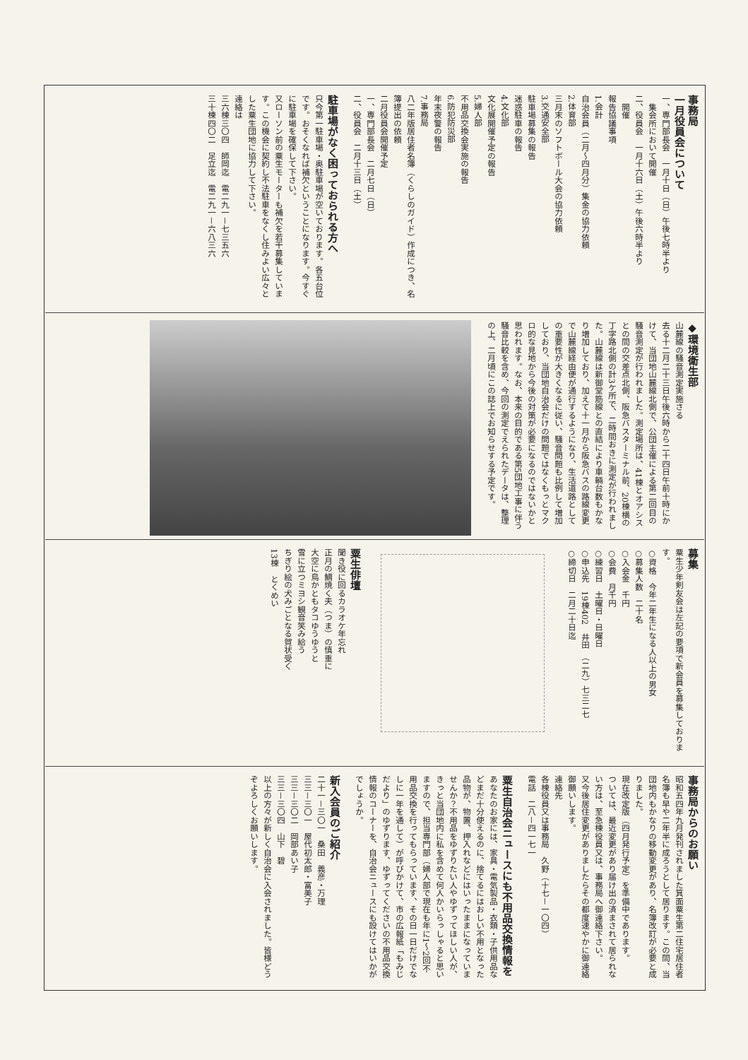事務局
一月役員会について
一、専門部長会　一月十日（日）午後七時半より
　集会所において開催
二、役員会　一月十六日（土）午後六時半より
　開催
報告協議事項
1.会計
自治会員（二月～四月分）集金の協力依頼
2.体育部
三月末のソフトボール大会の協力依頼
3.交通安全部
駐車場募集の報告
迷惑駐車の報告
4.文化部
文化展開催予定の報告
5.婦人部
不用品交換会実施の報告
6.防犯防災部
年末夜警の報告
7.事務局
八二年版居住者名簿（くらしのガイド）作成につき、名簿提出の依頼
二月役員会開催予定
一、専門部長会　二月七日（日）
二、役員会　二月十三日（土）
駐車場がなく困っておられる方へ
只今第一駐車場・奥駐車場が空いております。各五台位です。おそくなれば補欠ということになります。今すぐに駐車場を確保して下さい。
又ローソン前の粟生モーターも補欠を若干募集しています。この機会に契約し不法駐車をなくし住みよい広々とした粟生団地に協力して下さい。
連絡は
三六棟三〇四　師岡迄　電二九一－七三五六
三十棟四〇二　足立迄　電二九一－六八三六
◆環境衛生部
山麓線の騒音測定実施さる
去る十二月二十三日午後六時から二十四日午前十時にかけて、当団地山麓線北側で、公団主催による第二回目の騒音測定が行われました。測定場所は、41棟とオアシスとの間の交差点北側、阪急バスターミナル前、20棟横の丁字路北側の計3ケ所で、二時間おきに測定が行われました。山麓線は新御堂筋線との直結により車輛台数もかなり増加しており、加えて十一月から阪急バスの路線変更で山麓線経由便が通行するようになり、生活道路としての重要性が大きくなるに従い、騒音問題も比例して増加しており、当団地自治会だけの問題ではなくもっとマクロ的な見地から今後の対策が必要になるのではないかと思われます。なお、本来の目的である第5団地工事に伴う騒音比較を含め、今回の測定でえられたデータは、整理の上、二月頃にこの誌上でお知らせする予定です。
募集
粟生少年剣友会は左記の要項で新会員を募集しております。
○資格　今年二年生になる人以上の男女
○募集人数　二十名
○入会金　千円
○会費　月千円
○練習日　土曜日・日曜日
○申込先　19棟402　井田　（二九）七三二七
○締切日　二月二十日迄
粟生俳壇
聞き役に回るカラオケ年忘れ
正月の鯛焼く夫（つま）の慎重に
大空に鳥かともタコゆうゆうと
雪に立つミヨシ観音笑み給う
ちぎり絵の犬みごとなる賀状受く
13棟　とくめい
事務局からのお願い
昭和五四年九月発刊されました箕面粟生第二住宅居住者名簿も早や二年半に成ろうとして居ります。この間、当団地内もかなりの移動変更があり、名簿改訂が必要と成りました。
現在改定版（四月発行予定）を準備中であります。
ついては、最近変更があり届け出の済まされて居られない方は、至急棟役員又は、事務局へ御連絡下さい。
又今後居住変更がありましたらその都度速やかに御連絡御願いします。
連絡先
各棟役員又は事務局　久野（十七－一〇四）
電話　二八－四一七一
粟生自治会ニュースにも不用品交換情報を
あなたのお家には、家具・電気製品・衣類・子供用品などまだ十分使えるのに、捨てるにはおしい不用となった品物が、物置、押入れなどにはいったままになっていませんか？不用品をゆずりたい人やゆずってほしい人が、きっと当団地内に私を含めて何人かいらっしゃると思いますので、担当専門部（婦人部で現在も年に1～2回不用品交換を行ってもらっています、その日一日だけでなしに一年を通して）が呼びかけて、市の広報紙「もみじだより」のゆずります、ゆずってくださいの不用品交換情報のコーナーを、自治会ニュースにも設けてはいかがでしょうか。
新入会員のご紹介
二十一－三〇一　桑田　義彦・万理
三三－三〇一　屋代初太郎・富美子
三三－三〇二　岡部あい子
三三－三〇四　山下　碧
以上の方々が新しく自治会に入会されました。皆様どうぞよろしくお願いします。